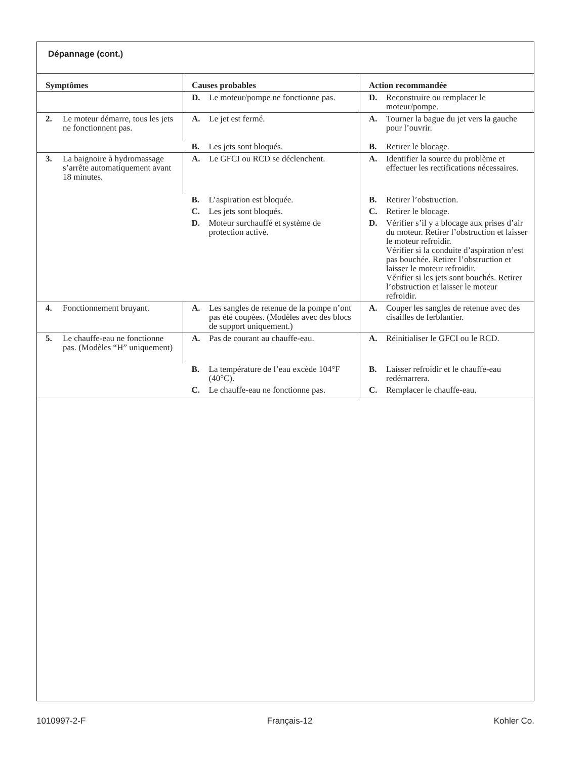Dépannage (cont.)
| Symptômes | Causes probables | Action recommandée |
| --- | --- | --- |
| | D. Le moteur/pompe ne fonctionne pas. | D. Reconstruire ou remplacer le moteur/pompe. |
| 2. Le moteur démarre, tous les jets ne fonctionnent pas. | A. Le jet est fermé. | A. Tourner la bague du jet vers la gauche pour l’ouvrir. |
| | B. Les jets sont bloqués. | B. Retirer le blocage. |
| 3. La baignoire à hydromassage s’arrête automatiquement avant 18 minutes. | A. Le GFCI ou RCD se déclenchent. | A. Identifier la source du problème et effectuer les rectifications nécessaires. |
| | B. L’aspiration est bloquée. | B. Retirer l’obstruction. |
| | C. Les jets sont bloqués. | C. Retirer le blocage. |
| | D. Moteur surchauffé et système de protection activé. | D. Vérifier s’il y a blocage aux prises d’air du moteur. Retirer l’obstruction et laisser le moteur refroidir. Vérifier si la conduite d’aspiration n’est pas bouchée. Retirer l’obstruction et laisser le moteur refroidir. Vérifier si les jets sont bouchés. Retirer l’obstruction et laisser le moteur refroidir. |
| 4. Fonctionnement bruyant. | A. Les sangles de retenue de la pompe n’ont pas été coupées. (Modèles avec des blocs de support uniquement.) | A. Couper les sangles de retenue avec des cisailles de ferblantier. |
| 5. Le chauffe-eau ne fonctionne pas. (Modèles “H” uniquement) | A. Pas de courant au chauffe-eau. | A. Réinitialiser le GFCI ou le RCD. |
| | B. La température de l’eau excède 104°F (40°C). | B. Laisser refroidir et le chauffe-eau redémarrera. |
| | C. Le chauffe-eau ne fonctionne pas. | C. Remplacer le chauffe-eau. |
1010997-2-F Français-12 Kohler Co.